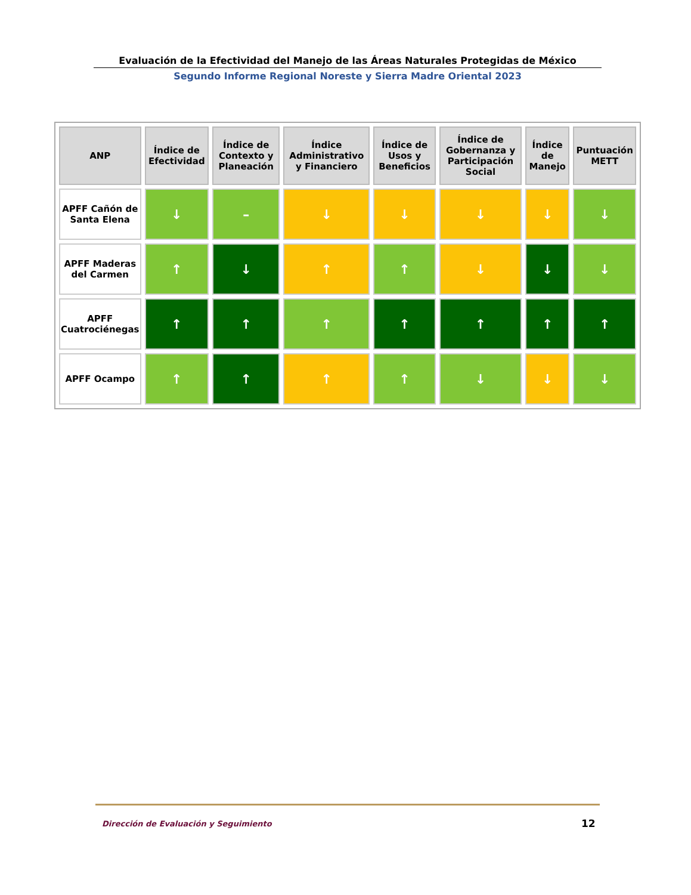Evaluación de la Efectividad del Manejo de las Áreas Naturales Protegidas de México
Segundo Informe Regional Noreste y Sierra Madre Oriental 2023
| ANP | Índice de Efectividad | Índice de Contexto y Planeación | Índice Administrativo y Financiero | Índice de Usos y Beneficios | Índice de Gobernanza y Participación Social | Índice de Manejo | Puntuación METT |
| --- | --- | --- | --- | --- | --- | --- | --- |
| APFF Cañón de Santa Elena | ↓ | – | ↓ | ↓ | ↓ | ↓ | ↓ |
| APFF Maderas del Carmen | ↑ | ↓ | ↑ | ↑ | ↓ | ↓ | ↓ |
| APFF Cuatrociénegas | ↑ | ↑ | ↑ | ↑ | ↑ | ↑ | ↑ |
| APFF Ocampo | ↑ | ↑ | ↑ | ↑ | ↓ | ↓ | ↓ |
Dirección de Evaluación y Seguimiento
12